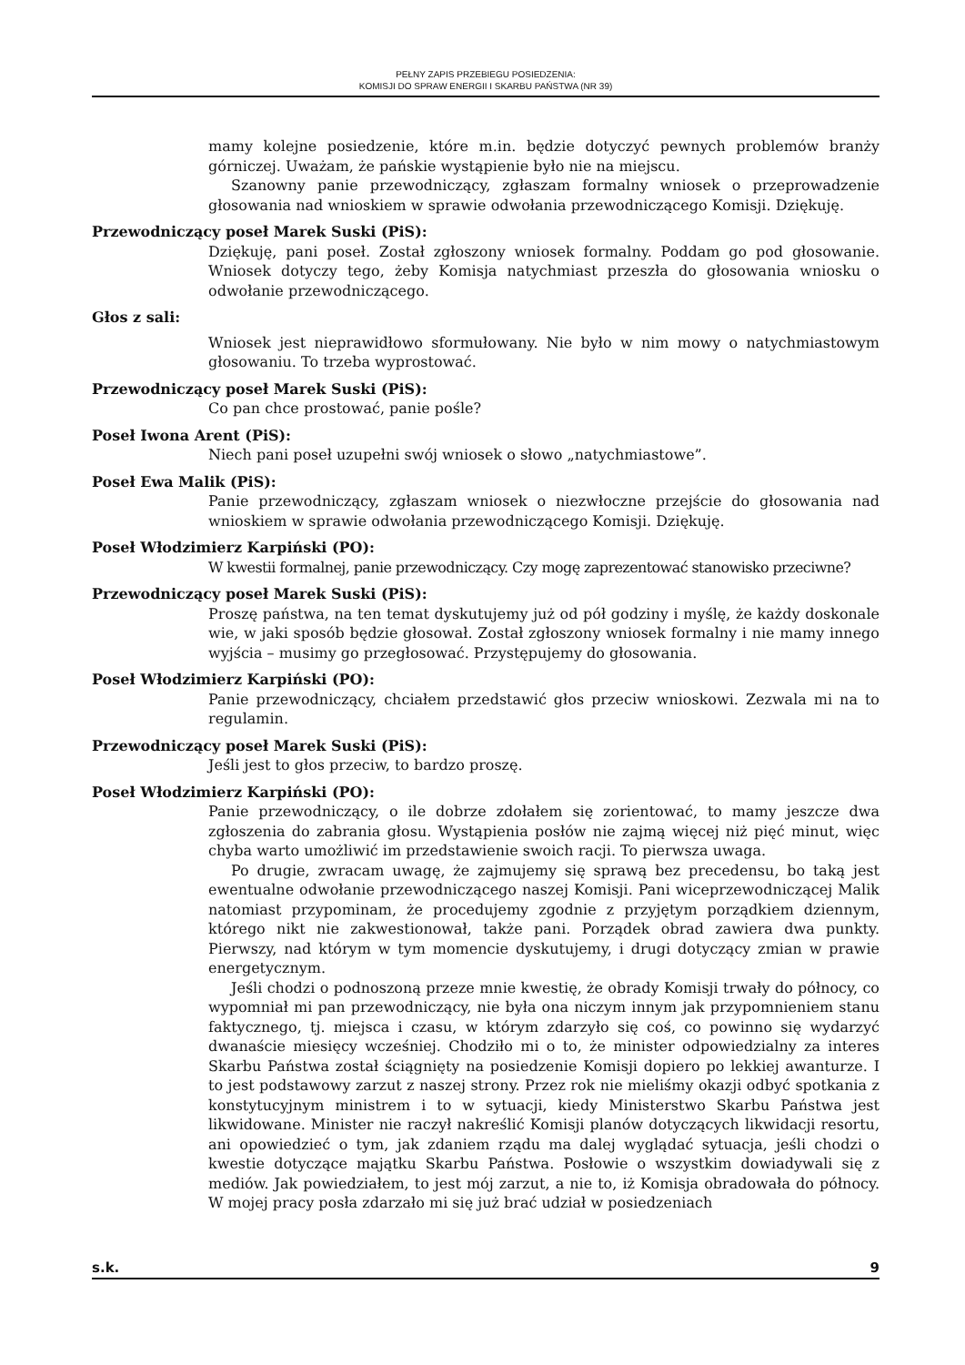PEŁNY ZAPIS PRZEBIEGU POSIEDZENIA:
KOMISJI DO SPRAW ENERGII I SKARBU PAŃSTWA (NR 39)
mamy kolejne posiedzenie, które m.in. będzie dotyczyć pewnych problemów branży górniczej. Uważam, że pańskie wystąpienie było nie na miejscu.
Szanowny panie przewodniczący, zgłaszam formalny wniosek o przeprowadzenie głosowania nad wnioskiem w sprawie odwołania przewodniczącego Komisji. Dziękuję.
Przewodniczący poseł Marek Suski (PiS):
Dziękuję, pani poseł. Został zgłoszony wniosek formalny. Poddam go pod głosowanie. Wniosek dotyczy tego, żeby Komisja natychmiast przeszła do głosowania wniosku o odwołanie przewodniczącego.
Głos z sali:
Wniosek jest nieprawidłowo sformułowany. Nie było w nim mowy o natychmiastowym głosowaniu. To trzeba wyprostować.
Przewodniczący poseł Marek Suski (PiS):
Co pan chce prostować, panie pośle?
Poseł Iwona Arent (PiS):
Niech pani poseł uzupełni swój wniosek o słowo „natychmiastowe”.
Poseł Ewa Malik (PiS):
Panie przewodniczący, zgłaszam wniosek o niezwłoczne przejście do głosowania nad wnioskiem w sprawie odwołania przewodniczącego Komisji. Dziękuję.
Poseł Włodzimierz Karpiński (PO):
W kwestii formalnej, panie przewodniczący. Czy mogę zaprezentować stanowisko przeciwne?
Przewodniczący poseł Marek Suski (PiS):
Proszę państwa, na ten temat dyskutujemy już od pół godziny i myślę, że każdy doskonale wie, w jaki sposób będzie głosował. Został zgłoszony wniosek formalny i nie mamy innego wyjścia – musimy go przegłosować. Przystępujemy do głosowania.
Poseł Włodzimierz Karpiński (PO):
Panie przewodniczący, chciałem przedstawić głos przeciw wnioskowi. Zezwala mi na to regulamin.
Przewodniczący poseł Marek Suski (PiS):
Jeśli jest to głos przeciw, to bardzo proszę.
Poseł Włodzimierz Karpiński (PO):
Panie przewodniczący, o ile dobrze zdołałem się zorientować, to mamy jeszcze dwa zgłoszenia do zabrania głosu. Wystąpienia posłów nie zajmą więcej niż pięć minut, więc chyba warto umożliwić im przedstawienie swoich racji. To pierwsza uwaga.
Po drugie, zwracam uwagę, że zajmujemy się sprawą bez precedensu, bo taką jest ewentualne odwołanie przewodniczącego naszej Komisji. Pani wiceprzewodniczącej Malik natomiast przypominam, że procedujemy zgodnie z przyjętym porządkiem dziennym, którego nikt nie zakwestionował, także pani. Porządek obrad zawiera dwa punkty. Pierwszy, nad którym w tym momencie dyskutujemy, i drugi dotyczący zmian w prawie energetycznym.
Jeśli chodzi o podnoszoną przeze mnie kwestię, że obrady Komisji trwały do północy, co wypomniał mi pan przewodniczący, nie była ona niczym innym jak przypomnieniem stanu faktycznego, tj. miejsca i czasu, w którym zdarzyło się coś, co powinno się wydarzyć dwanaście miesięcy wcześniej. Chodziło mi o to, że minister odpowiedzialny za interes Skarbu Państwa został ściągnięty na posiedzenie Komisji dopiero po lekkiej awanturze. I to jest podstawowy zarzut z naszej strony. Przez rok nie mieliśmy okazji odbyć spotkania z konstytucyjnym ministrem i to w sytuacji, kiedy Ministerstwo Skarbu Państwa jest likwidowane. Minister nie raczył nakreślić Komisji planów dotyczących likwidacji resortu, ani opowiedzieć o tym, jak zdaniem rządu ma dalej wyglądać sytuacja, jeśli chodzi o kwestie dotyczące majątku Skarbu Państwa. Posłowie o wszystkim dowiadywali się z mediów. Jak powiedziałem, to jest mój zarzut, a nie to, iż Komisja obradowała do północy. W mojej pracy posła zdarzało mi się już brać udział w posiedzeniach
s.k. 9